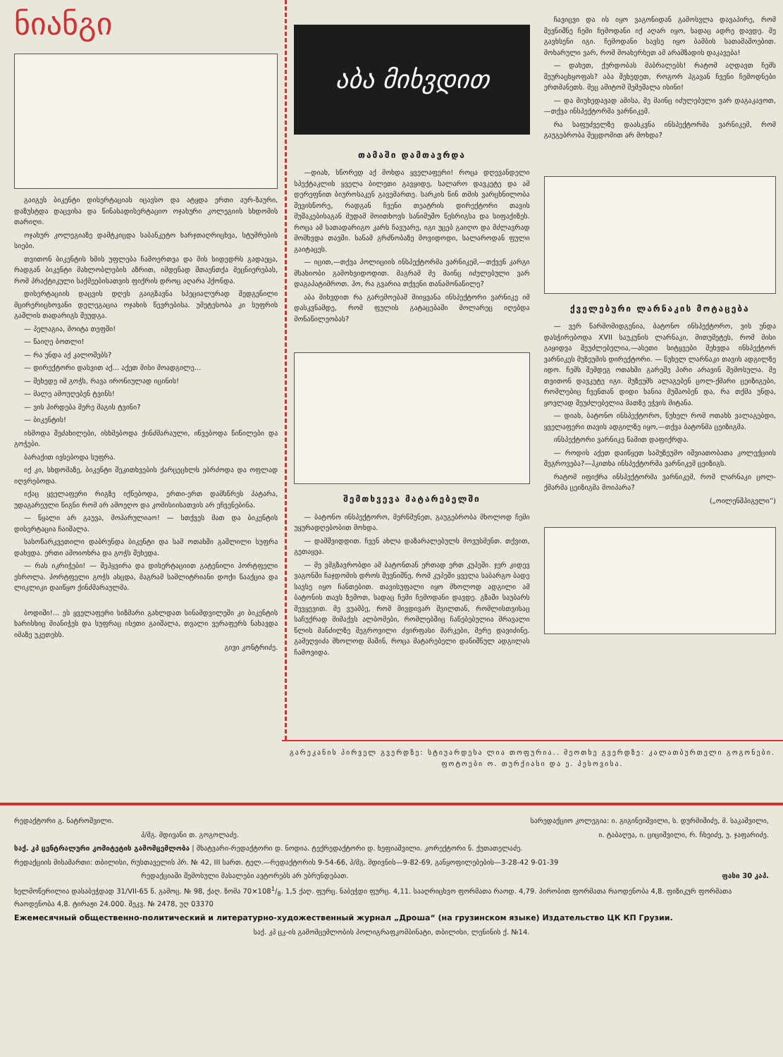ნიანგი
გაიგეს ბიკენტი დისერტაციას იცავსო და ატყდა ერთი აურ-ზაური, დაზუსტდა დაცვისა და წინასადისერტაციო ოჯახური კოლეგიის სხდომის თარიღი.
ოჯახურ კოლეგიაზე დამტკიცდა საბანკეტო ხარჯთაღრიცხვა, სტუმრების სიები.
თვითონ ბიკენტის ხმის უფლება ჩამოერთვა და მის სიდედრს გადაეცა, რადგან ბიკენტი მახლობლების აზრით, იმდენად შთაენთქა მეცნიერებას, რომ პრაქტიკული საქმეებისათვის ფიქრის დროც აღარა ჰქონდა.
დისერტაციის დაცვის დღეს გაიგზავნა სპეციალურად შედგენილი მცირერიცხოვანი დელეგაცია ოჯახის წევრებისა. უმეტესობა კი სუფრის გაშლის თადარიგს შეუდგა.
— პელაგია, მოიტა თეფში!
— წაიღე ბოთლი!
— რა უნდა აქ კალოშებს?
— დირექტორი დასვით აქ... აქეთ მისი მოადგილე...
— შეხედე იმ გოჭს, რავა ირონიულად იცინის!
— მალე ამოუღებენ ტვინს!
— ვის პირდება მერე მაგის ტვინი?
— ბიკენტის!
ისმოდა შეძახილები, ისხმებოდა ქინძმარაული, იწვებოდა წიწილები და გოჭები.
ბარაქით ივსებოდა სუფრა.
იქ კი, სხდომაზე, ბიკენტი შეკითხვების ქარცეცხლს ებრძოდა და ოფლად იღვრებოდა.
იქაც ყველაფერი რიგზე იქნებოდა, ერთი-ერთ დამსწრეს პატარა, უდაგარეული წიგნი რომ არ ამოეღო და კომისიისათვის არ ეჩვენებინა.
— წყალი არ გაუვა, მოპარულიაო! — სთქვეს მათ და ბიკენტის დისერტაცია ჩაიშალა.
სასოწარკვეთილი დაბრუნდა ბიკენტი და სამ ოთახში გაშლილი სუფრა დახვდა. ერთი ამოიოხრა და გოჭს შეხედა.
— რას იკრიჭები! — შეჰყვირა და დისერტაციით გატენილი პორტფელი ესროლა. პორტფელი გოჭს ასცდა, მაგრამ სამლიტრიანი დოქი წააქცია და ლიკლიკი დაიწყო ქინძმარაულმა.
ბოდიში!... ეს ყველაფერი სიზმარი გახლდათ სინამდვილეში კი ბიკენტის ხარისხიც მიანიჭეს და სუფრაც ისეთი გაიშალა, თვალი ვერაფერს ნახავდა იმაზე უკეთესს.
გივი კონტრიძე.
აბა მიხვდით
თამაში დამთავრდა
—დიახ, სწორედ აქ მოხდა ყველაფერი! როცა დღევანდელი სპექტაკლის ყველა ბილეთი გავყიდე, სალარო დავკეტე და ამ დერეფნით ბიუროსაკენ გავემართე. სარკის წინ თმის ვარცხნილობა შევისწორე, რადგან ჩვენი თეატრის დირექტორი თავის მუშაკებისაგან მუდამ მოითხოვს სანიმუშო წესრიგსა და სიფაქიზეს. როცა ამ სათადარიგო კარს ჩავუარე, იგი უცებ გაიღო და მძლავრად მომხვდა თავში. სანამ გრძნობაზე მოვიდოდი, სალაროდან ფული გაიტაცეს.
— იცით,—თქვა პოლიციის ინსპექტორმა ვარნიკემ,—თქვენ კარგი მსახიობი გამოხვიდოდით. მაგრამ მე მაინც იძულებული ვარ დაგაპატიმროთ. ჰო, რა გვარია თქვენი თანამონაწილე?
აბა მიხვდით რა გარემოებამ მიიყვანა ინსპექტორი ვარნიკე იმ დასკვნამდე, რომ ფულის გატაცებაში მოლარეც იღებდა მონაწილეობას?
შემთხვევა მატარებელში
— ბატონო ინსპექტორო, მერწმუნეთ, გაუგებრობა მხოლოდ ჩემი უყურადღებობით მოხდა.
— დამშვიდდით. ჩვენ ახლა დაზარალებულს მოვუსმენთ. თქვით, გეთაყვა.
— მე ვმგზავრობდი ამ ბატონთან ერთად ერთ კუპეში. ჯერ კიდევ ვაგონში ჩაჯდომის დროს შევნიშნე, რომ კუპეში ყველა საბარგო ბადე სავსე იყო ჩანთებით. თავისუფალი იყო მხოლოდ ადგილი ამ ბატონის თავს ზემოთ, სადაც ჩემი ჩემოდანი დავდე. გზაში საუბარს შევყევით. მე ვუამბე, რომ მივდივარ შვილთან, რომლისთვისაც საჩუქრად მიმაქვს ალბომები, რომლებშიც ჩაწებებულია მრავალი წლის მანძილზე შეგროვილი ძვირფასი მარკები, მერე დავიძინე. გამეღვიძა მხოლოდ მაშინ, როცა მატარებელი დანიშნულ ადგილას ჩამოვიდა.
ჩავიცვი და ის იყო ვაგონიდან გამოსვლა დავაპირე, რომ შევნიშნე ჩემი ჩემოდანი იქ აღარ იყო, სადაც ადრე დავდე. მე გავხსენი იგი. ჩემოდანი სავსე იყო ბამბის სათამაშოებით. მოხარული ვარ, რომ მოახერხეთ ამ არამზადის დაკავება!
— დახეთ, ქურდობას მაბრალებს! რატომ აღდავთ ჩემს შეურაცხყოფას? აბა შეხედეთ, როგორ ჰგავან ჩვენი ჩემოდნები ერთმანეთს. მეც ამიტომ შემეშალა ისინი!
— და მიუხედავად ამისა, მე მაინც იძულებული ვარ დაგაკავოთ,—თქვა ინსპექტორმა ვარნიკემ.
რა საფუძველზე დაასკვნა ინსპექტორმა ვარნიკემ, რომ გაუგებრობა შეცდომით არ მოხდა?
ქველებური ლარნაკის მოტაცება
— ვერ წარმომიდგენია, ბატონო ინსპექტორო, ვის უნდა დასჭირებოდა XVII საუკუნის ლარნაკი, მითუმეტეს, რომ მისი გაყიდვა შეუძლებელია,—ასეთი სიტყვები შეხვდა ინსპექტორ ვარნიკეს მუზეუმის დირექტორი. — წუხელ ლარნაკი თავის ადგილზე იდო. ჩემს შემდეგ ოთახში გარეშე პირი არავინ შემოსულა. მე თვითონ დავკეტე იგი. მუზეუმს ალაგებენ ცოლ-ქმარი ცეიზიგები, რომლებიც ჩვენთან დიდი ხანია მუშაობენ და, რა თქმა უნდა, ყოვლად შეუძლებელია მათზე ეჭვის მიტანა.
— დიახ, ბატონო ინსპექტორო, წუხელ რომ ოთახს ვალაგებდი, ყველაფერი თავის ადგილზე იყო,—თქვა ბატონმა ცეიზიგმა.
ინსპექტორი ვარნიკე წამით დაფიქრდა.
— როდის აქეთ დაიწყეთ სამუზეუმო იშვიათობათა კოლექციის შეგროვება?—ჰკითხა ინსპექტორმა ვარნიკემ ცეიზიგს.
რატომ იფიქრა ინსპექტორმა ვარნიკემ, რომ ლარნაკი ცოლ-ქმარმა ცეიზიგმა მოიპარა?
(„ოილენშპიგელი“)
გარეკანის პირველ გვერდზე: სტიუარდესა ლია თოფურია.. მეოთხე გვერდზე: კალათბურთელი გოგონები. ფოტოები ო. თურქიასი და ე. პესოვისა.
რედაქტორი გ. ნატროშვილი. სარედაქციო კოლეგია: ი. გიგინეიშვილი, ს. დურმიშიძე, მ. საკაშვილი,
პ/მგ. მდივანი თ. გოგოლაძე. ი. ტაბაღუა, ი. ციციშვილი, რ. ჩხეიძე, უ. ჯაფარიძე.
საქ. კპ ცენტრალური კომიტეტის გამომცემლობა | მხატვარი-რედაქტორი დ. ნოდია. ტექრედაქტორი დ. ხეფიაშვილი. კორექტორი ნ. ქუთათელაძე.
რედაქციის მისამართი: თბილისი, რუსთაველის პრ. № 42, III სართ. ტელ.—რედაქტორის 9-54-66, პ/მგ. მდივნის—9-82-69, განყოფილებების—3-28-42 9-01-39
რედაქციაში შემოსული მასალები ავტორებს არ უბრუნდებათ. ფასი 30 კაპ.
ხელმოწერილია დასაბეჭდად 31/VII-65 წ. გამოც. № 98, ქაღ. ზომა 70×1081/8. 1,5 ქაღ. ფურც. ნაბეჭდი ფურც. 4,11. სააღრიცხვო ფორმათა რაოდ. 4,79. პირობით ფორმათა რაოდენობა 4,8. ფიზიკურ ფორმათა რაოდენობა 4,8. ტირაჟი 24.000. შეკვ. № 2478, უღ 03370
Ежемесячный общественно-политический и литературно-художественный журнал „Дроша“ (на грузинском языке) Издательство ЦК КП Грузии.
საქ. კპ ცკ-ის გამომცემლობის პოლიგრაფკომბინატი, თბილისი, ლენინის ქ. №14.